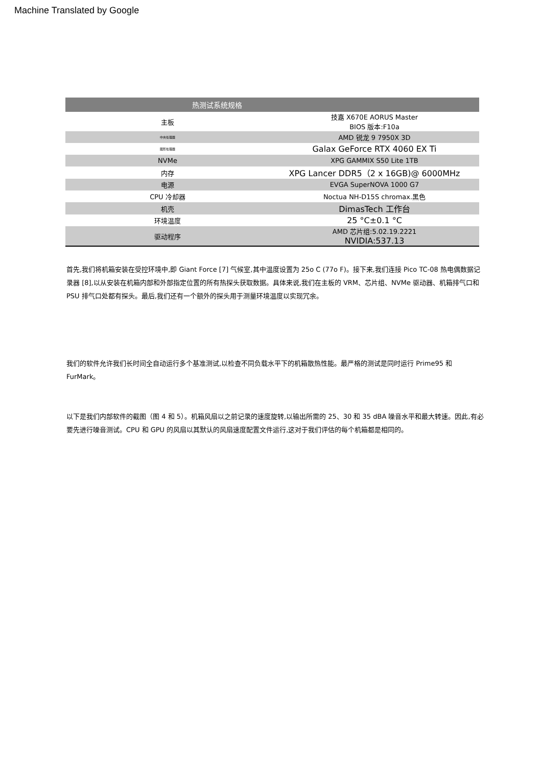Machine Translated by Google
| 热测试系统规格 | |
| --- | --- |
| 主板 | 技嘉 X670E AORUS Master BIOS 版本:F10a |
| 中央处理器 | AMD 锐龙 9 7950X 3D |
| 图形处理器 | Galax GeForce RTX 4060 EX Ti |
| NVMe | XPG GAMMIX S50 Lite 1TB |
| 内存 | XPG Lancer DDR5（2 x 16GB)@ 6000MHz |
| 电源 | EVGA SuperNOVA 1000 G7 |
| CPU 冷却器 | Noctua NH-D15S chromax.黑色 |
| 机壳 | DimasTech 工作台 |
| 环境温度 | 25 °C±0.1 °C |
| 驱动程序 | AMD 芯片组:5.02.19.2221 NVIDIA:537.13 |
首先,我们将机箱安装在受控环境中,即 Giant Force [7] 气候室,其中温度设置为 25o C (77o F)。接下来,我们连接 Pico TC-08 热电偶数据记录器 [8],以从安装在机箱内部和外部指定位置的所有热探头获取数据。具体来说,我们在主板的 VRM、芯片组、NVMe 驱动器、机箱排气口和 PSU 排气口处都有探头。最后,我们还有一个额外的探头用于测量环境温度以实现冗余。
我们的软件允许我们长时间全自动运行多个基准测试,以检查不同负载水平下的机箱散热性能。最严格的测试是同时运行 Prime95 和 FurMark。
以下是我们内部软件的截图（图 4 和 5）。机箱风扇以之前记录的速度旋转,以输出所需的 25、30 和 35 dBA 噪音水平和最大转速。因此,有必要先进行噪音测试。CPU 和 GPU 的风扇以其默认的风扇速度配置文件运行,这对于我们评估的每个机箱都是相同的。